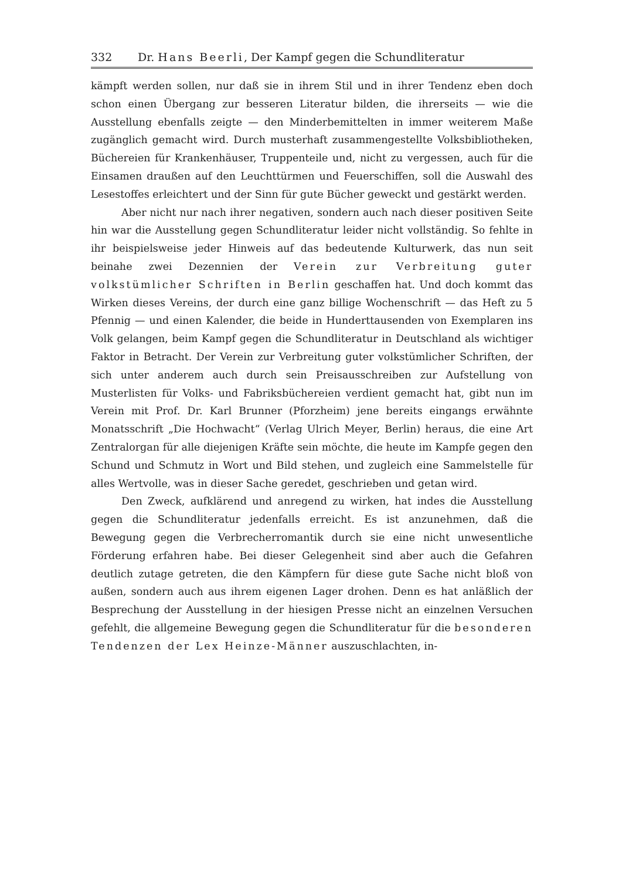332 Dr. Hans Beerli, Der Kampf gegen die Schundliteratur
kämpft werden sollen, nur daß sie in ihrem Stil und in ihrer Tendenz eben doch schon einen Übergang zur besseren Literatur bilden, die ihrerseits — wie die Ausstellung ebenfalls zeigte — den Minderbemittelten in immer weiterem Maße zugänglich gemacht wird. Durch musterhaft zusammengestellte Volksbibliotheken, Büchereien für Krankenhäuser, Truppenteile und, nicht zu vergessen, auch für die Einsamen draußen auf den Leuchttürmen und Feuerschiffen, soll die Auswahl des Lesestoffes erleichtert und der Sinn für gute Bücher geweckt und gestärkt werden.
Aber nicht nur nach ihrer negativen, sondern auch nach dieser positiven Seite hin war die Ausstellung gegen Schundliteratur leider nicht vollständig. So fehlte in ihr beispielsweise jeder Hinweis auf das bedeutende Kulturwerk, das nun seit beinahe zwei Dezennien der Verein zur Verbreitung guter volkstümlicher Schriften in Berlin geschaffen hat. Und doch kommt das Wirken dieses Vereins, der durch eine ganz billige Wochenschrift — das Heft zu 5 Pfennig — und einen Kalender, die beide in Hunderttausenden von Exemplaren ins Volk gelangen, beim Kampf gegen die Schundliteratur in Deutschland als wichtiger Faktor in Betracht. Der Verein zur Verbreitung guter volkstümlicher Schriften, der sich unter anderem auch durch sein Preisausschreiben zur Aufstellung von Musterlisten für Volks- und Fabriksbüchereien verdient gemacht hat, gibt nun im Verein mit Prof. Dr. Karl Brunner (Pforzheim) jene bereits eingangs erwähnte Monatsschrift „Die Hochwacht“ (Verlag Ulrich Meyer, Berlin) heraus, die eine Art Zentralorgan für alle diejenigen Kräfte sein möchte, die heute im Kampfe gegen den Schund und Schmutz in Wort und Bild stehen, und zugleich eine Sammelstelle für alles Wertvolle, was in dieser Sache geredet, geschrieben und getan wird.
Den Zweck, aufklärend und anregend zu wirken, hat indes die Ausstellung gegen die Schundliteratur jedenfalls erreicht. Es ist anzunehmen, daß die Bewegung gegen die Verbrecherromantik durch sie eine nicht unwesentliche Förderung erfahren habe. Bei dieser Gelegenheit sind aber auch die Gefahren deutlich zutage getreten, die den Kämpfern für diese gute Sache nicht bloß von außen, sondern auch aus ihrem eigenen Lager drohen. Denn es hat anläßlich der Besprechung der Ausstellung in der hiesigen Presse nicht an einzelnen Versuchen gefehlt, die allgemeine Bewegung gegen die Schundliteratur für die besonderen Tendenzen der Lex Heinze-Männer auszuschlachten, in-